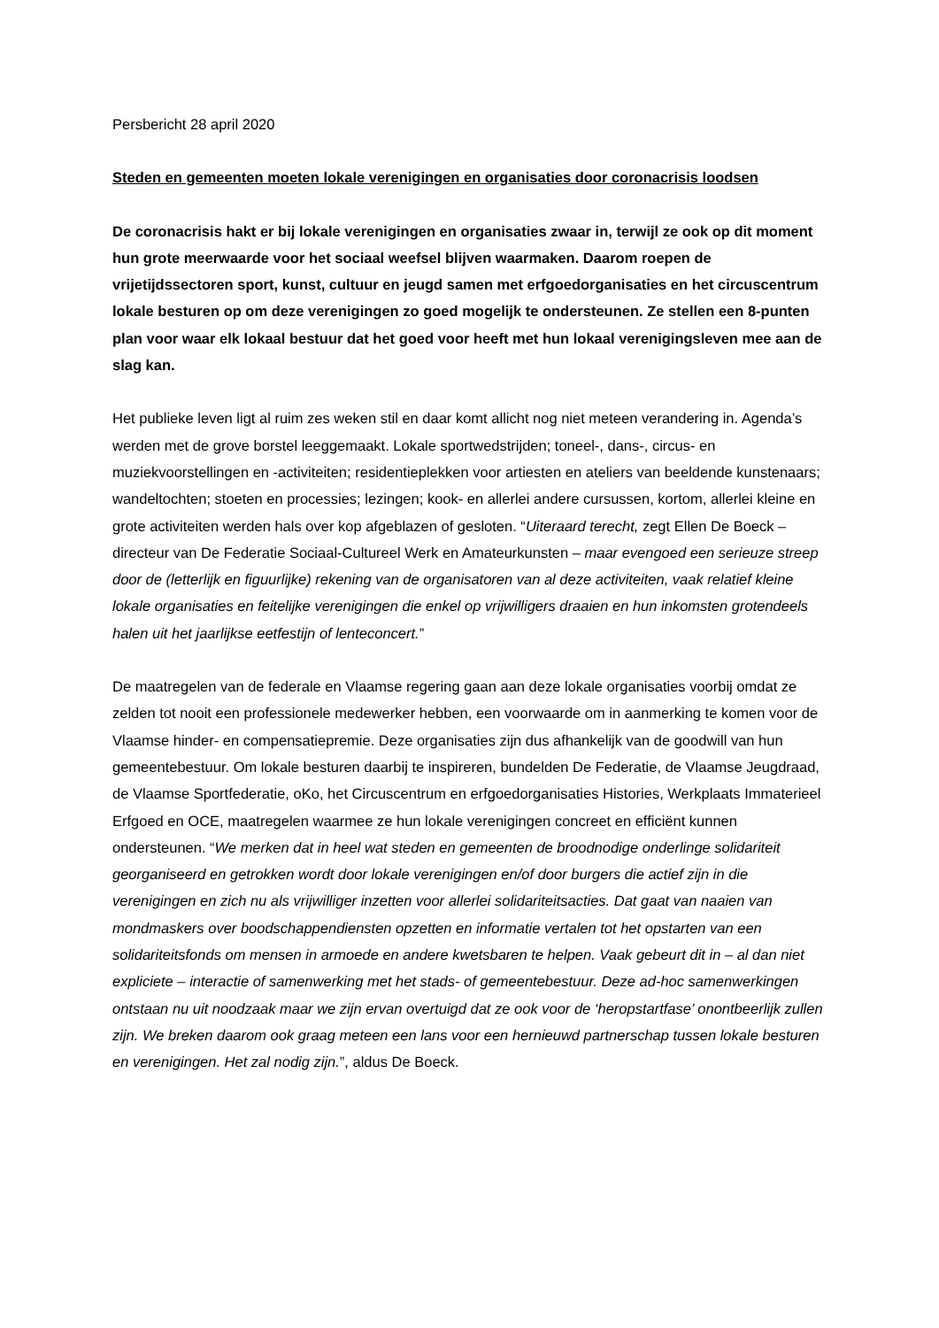Persbericht 28 april 2020
Steden en gemeenten moeten lokale verenigingen en organisaties door coronacrisis loodsen
De coronacrisis hakt er bij lokale verenigingen en organisaties zwaar in, terwijl ze ook op dit moment hun grote meerwaarde voor het sociaal weefsel blijven waarmaken. Daarom roepen de vrijetijdssectoren sport, kunst, cultuur en jeugd samen met erfgoedorganisaties en het circuscentrum lokale besturen op om deze verenigingen zo goed mogelijk te ondersteunen. Ze stellen een 8-punten plan voor waar elk lokaal bestuur dat het goed voor heeft met hun lokaal verenigingsleven mee aan de slag kan.
Het publieke leven ligt al ruim zes weken stil en daar komt allicht nog niet meteen verandering in. Agenda’s werden met de grove borstel leeggemaakt. Lokale sportwedstrijden; toneel-, dans-, circus- en muziekvoorstellingen en -activiteiten; residentieplekken voor artiesten en ateliers van beeldende kunstenaars; wandeltochten; stoeten en processies; lezingen; kook- en allerlei andere cursussen, kortom, allerlei kleine en grote activiteiten werden hals over kop afgeblazen of gesloten. “Uiteraard terecht, zegt Ellen De Boeck – directeur van De Federatie Sociaal-Cultureel Werk en Amateurkunsten – maar evengoed een serieuze streep door de (letterlijk en figuurlijke) rekening van de organisatoren van al deze activiteiten, vaak relatief kleine lokale organisaties en feitelijke verenigingen die enkel op vrijwilligers draaien en hun inkomsten grotendeels halen uit het jaarlijkse eetfestijn of lenteconcert.”
De maatregelen van de federale en Vlaamse regering gaan aan deze lokale organisaties voorbij omdat ze zelden tot nooit een professionele medewerker hebben, een voorwaarde om in aanmerking te komen voor de Vlaamse hinder- en compensatiepremie. Deze organisaties zijn dus afhankelijk van de goodwill van hun gemeentebestuur. Om lokale besturen daarbij te inspireren, bundelden De Federatie, de Vlaamse Jeugdraad, de Vlaamse Sportfederatie, oKo, het Circuscentrum en erfgoedorganisaties Histories, Werkplaats Immaterieel Erfgoed en OCE, maatregelen waarmee ze hun lokale verenigingen concreet en efficiënt kunnen ondersteunen. “We merken dat in heel wat steden en gemeenten de broodnodige onderlinge solidariteit georganiseerd en getrokken wordt door lokale verenigingen en/of door burgers die actief zijn in die verenigingen en zich nu als vrijwilliger inzetten voor allerlei solidariteitsacties. Dat gaat van naaien van mondmaskers over boodschappendiensten opzetten en informatie vertalen tot het opstarten van een solidariteitsfonds om mensen in armoede en andere kwetsbaren te helpen. Vaak gebeurt dit in – al dan niet expliciete – interactie of samenwerking met het stads- of gemeentebestuur. Deze ad-hoc samenwerkingen ontstaan nu uit noodzaak maar we zijn ervan overtuigd dat ze ook voor de ‘heropstartfase’ onontbeerlijk zullen zijn. We breken daarom ook graag meteen een lans voor een hernieuwd partnerschap tussen lokale besturen en verenigingen. Het zal nodig zijn.”, aldus De Boeck.